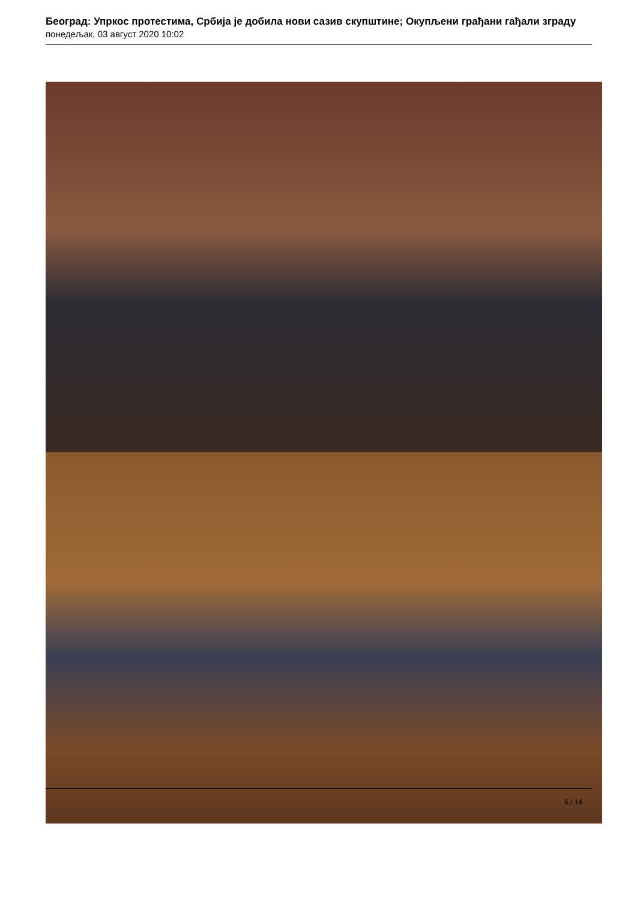Београд: Упркос протестима, Србија је добила нови сазив скупштине; Окупљени грађани гађали зграду
понедељак, 03 август 2020 10:02
6 / 14